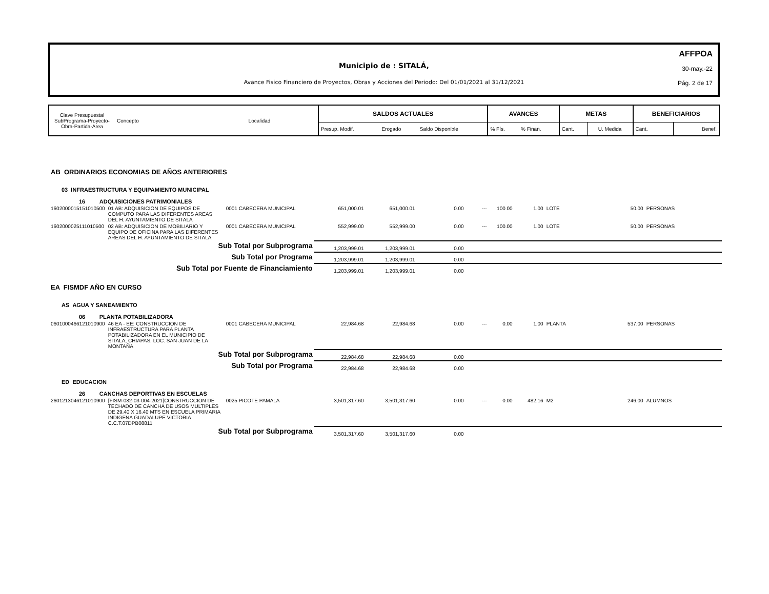Municipio de : SITALÁ,
Avance Fisico Financiero de Proyectos, Obras y Acciones del Periodo: Del 01/01/2021 al 31/12/2021
AFFPOA
30-may.-22
Pág. 2 de 17
| Clave Presupuestal SubPrograma-Proyecto- Obra-Partida-Area | Concepto | Localidad | SALDOS ACTUALES | | | AVANCES | | METAS | | BENEFICIARIOS | |
| | | | Presup. Modif. | Erogado | Saldo Disponible | % Fís. | % Finan. | Cant. | U. Medida | Cant. | Benef. |
| AB ORDINARIOS ECONOMIAS DE AÑOS ANTERIORES | | | | | | | | | | | |
| 03 INFRAESTRUCTURA Y EQUIPAMIENTO MUNICIPAL | | | | | | | | | | | |
| 16 ADQUISICIONES PATRIMONIALES | | | | | | | | | | | |
| 1602000015151010500 | 01 AB: ADQUISICION DE EQUIPOS DE COMPUTO PARA LAS DIFERENTES AREAS DEL H. AYUNTAMIENTO DE SITALA | 0001 CABECERA MUNICIPAL | 651,000.01 | 651,000.01 | 0.00 | --- | 100.00 | 1.00 | LOTE | 50.00 | PERSONAS |
| 1602000025111010500 | 02 AB: ADQUISICION DE MOBILIARIO Y EQUIPO DE OFICINA PARA LAS DIFERENTES AREAS DEL H. AYUNTAMIENTO DE SITALA | 0001 CABECERA MUNICIPAL | 552,999.00 | 552,999.00 | 0.00 | --- | 100.00 | 1.00 | LOTE | 50.00 | PERSONAS |
| Sub Total por Subprograma | | | 1,203,999.01 | 1,203,999.01 | 0.00 | | | | | | |
| Sub Total por Programa | | | 1,203,999.01 | 1,203,999.01 | 0.00 | | | | | | |
| Sub Total por Fuente de Financiamiento | | | 1,203,999.01 | 1,203,999.01 | 0.00 | | | | | | |
| EA FISMDF AÑO EN CURSO | | | | | | | | | | | |
| AS AGUA Y SANEAMIENTO | | | | | | | | | | | |
| 06 PLANTA POTABILIZADORA | | | | | | | | | | | |
| 0601000466121010900 | 46 EA - EE: CONSTRUCCION DE INFRAESTRUCTURA PARA PLANTA POTABILIZADORA EN EL MUNICIPIO DE SITALA, CHIAPAS, LOC. SAN JUAN DE LA MONTAÑA | 0001 CABECERA MUNICIPAL | 22,984.68 | 22,984.68 | 0.00 | --- | 0.00 | 1.00 | PLANTA | 537.00 | PERSONAS |
| Sub Total por Subprograma | | | 22,984.68 | 22,984.68 | 0.00 | | | | | | |
| Sub Total por Programa | | | 22,984.68 | 22,984.68 | 0.00 | | | | | | |
| ED EDUCACION | | | | | | | | | | | |
| 26 CANCHAS DEPORTIVAS EN ESCUELAS | | | | | | | | | | | |
| 2601213046121010900 | [FISM-082-03-004-2021]CONSTRUCCION DE TECHADO DE CANCHA DE USOS MULTIPLES DE 29.40 X 16.40 MTS EN ESCUELA PRIMARIA INDIGENA GUADALUPE VICTORIA C.C.T.07DPB08811 | 0025 PICOTE PAMALA | 3,501,317.60 | 3,501,317.60 | 0.00 | --- | 0.00 | 482.16 | M2 | 246.00 | ALUMNOS |
| Sub Total por Subprograma | | | 3,501,317.60 | 3,501,317.60 | 0.00 | | | | | | |